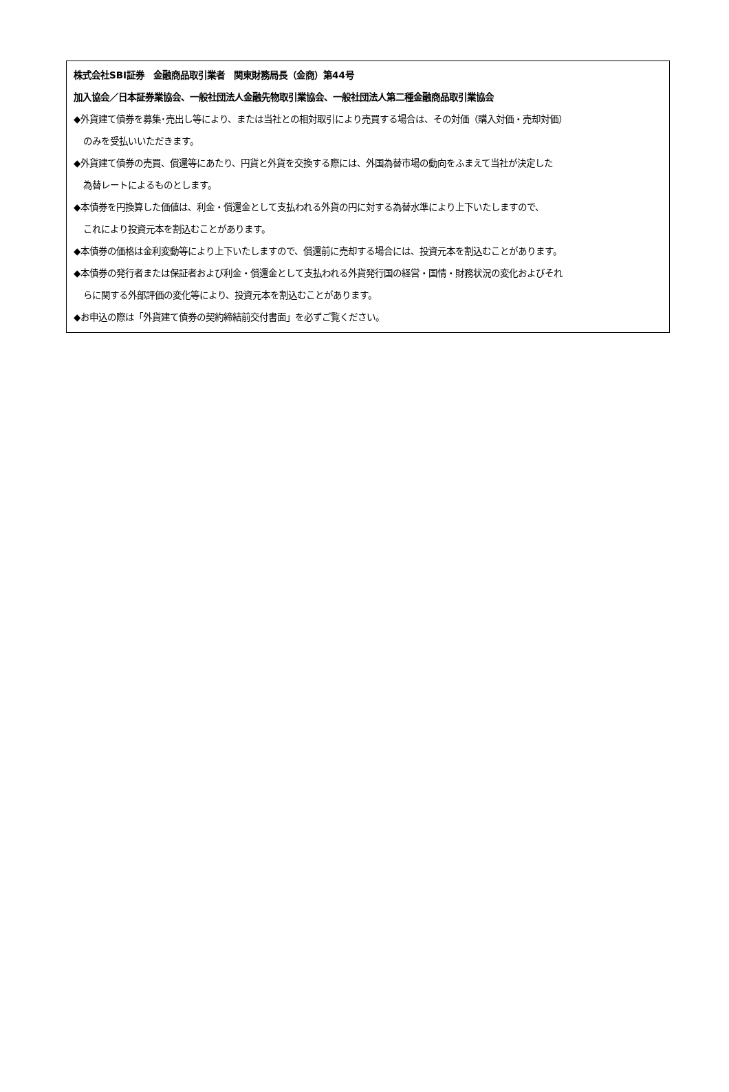株式会社SBI証券　金融商品取引業者　関東財務局長（金商）第44号
加入協会／日本証券業協会、一般社団法人金融先物取引業協会、一般社団法人第二種金融商品取引業協会
◆外貨建て債券を募集･売出し等により、または当社との相対取引により売買する場合は、その対価（購入対価・売却対価）
のみを受払いいただきます。
◆外貨建て債券の売買、償還等にあたり、円貨と外貨を交換する際には、外国為替市場の動向をふまえて当社が決定した
為替レートによるものとします。
◆本債券を円換算した価値は、利金・償還金として支払われる外貨の円に対する為替水準により上下いたしますので、
これにより投資元本を割込むことがあります。
◆本債券の価格は金利変動等により上下いたしますので、償還前に売却する場合には、投資元本を割込むことがあります。
◆本債券の発行者または保証者および利金・償還金として支払われる外貨発行国の経営・国情・財務状況の変化およびそれ
らに関する外部評価の変化等により、投資元本を割込むことがあります。
◆お申込の際は「外貨建て債券の契約締結前交付書面」を必ずご覧ください。